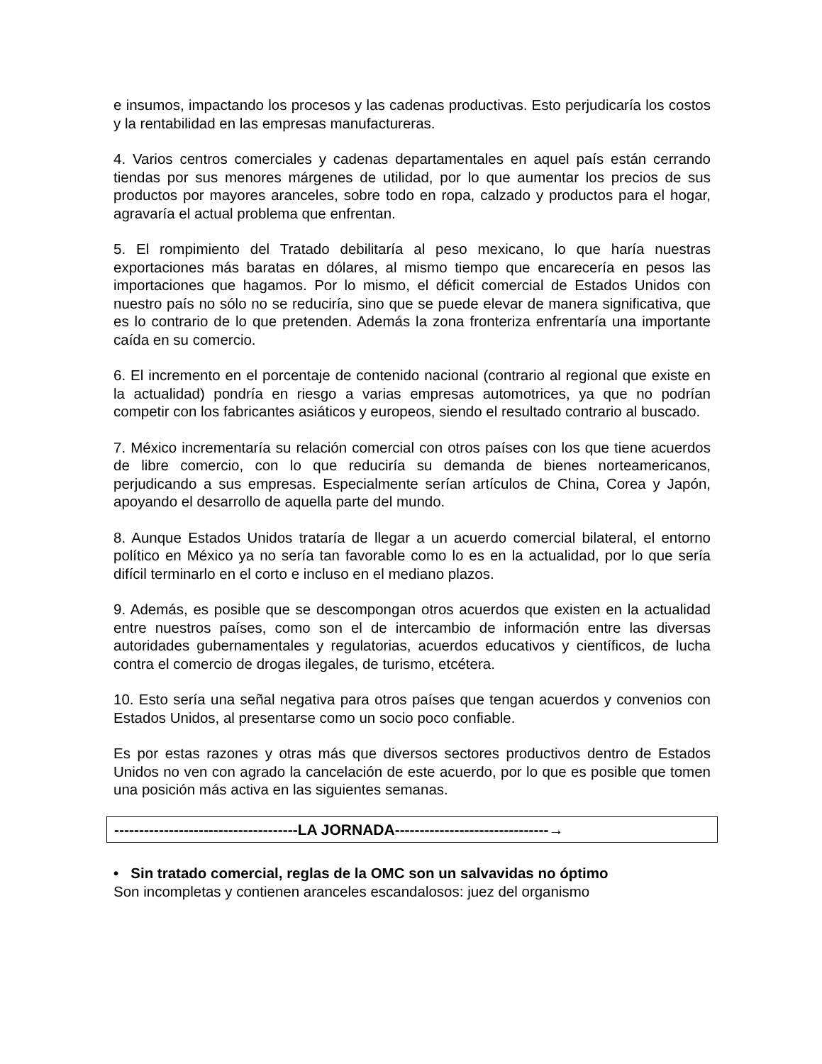e insumos, impactando los procesos y las cadenas productivas. Esto perjudicaría los costos y la rentabilidad en las empresas manufactureras.
4. Varios centros comerciales y cadenas departamentales en aquel país están cerrando tiendas por sus menores márgenes de utilidad, por lo que aumentar los precios de sus productos por mayores aranceles, sobre todo en ropa, calzado y productos para el hogar, agravaría el actual problema que enfrentan.
5. El rompimiento del Tratado debilitaría al peso mexicano, lo que haría nuestras exportaciones más baratas en dólares, al mismo tiempo que encarecería en pesos las importaciones que hagamos. Por lo mismo, el déficit comercial de Estados Unidos con nuestro país no sólo no se reduciría, sino que se puede elevar de manera significativa, que es lo contrario de lo que pretenden. Además la zona fronteriza enfrentaría una importante caída en su comercio.
6. El incremento en el porcentaje de contenido nacional (contrario al regional que existe en la actualidad) pondría en riesgo a varias empresas automotrices, ya que no podrían competir con los fabricantes asiáticos y europeos, siendo el resultado contrario al buscado.
7. México incrementaría su relación comercial con otros países con los que tiene acuerdos de libre comercio, con lo que reduciría su demanda de bienes norteamericanos, perjudicando a sus empresas. Especialmente serían artículos de China, Corea y Japón, apoyando el desarrollo de aquella parte del mundo.
8. Aunque Estados Unidos trataría de llegar a un acuerdo comercial bilateral, el entorno político en México ya no sería tan favorable como lo es en la actualidad, por lo que sería difícil terminarlo en el corto e incluso en el mediano plazos.
9. Además, es posible que se descompongan otros acuerdos que existen en la actualidad entre nuestros países, como son el de intercambio de información entre las diversas autoridades gubernamentales y regulatorias, acuerdos educativos y científicos, de lucha contra el comercio de drogas ilegales, de turismo, etcétera.
10. Esto sería una señal negativa para otros países que tengan acuerdos y convenios con Estados Unidos, al presentarse como un socio poco confiable.
Es por estas razones y otras más que diversos sectores productivos dentro de Estados Unidos no ven con agrado la cancelación de este acuerdo, por lo que es posible que tomen una posición más activa en las siguientes semanas.
-------------------------------------LA JORNADA-------------------------------→
• Sin tratado comercial, reglas de la OMC son un salvavidas no óptimo
Son incompletas y contienen aranceles escandalosos: juez del organismo